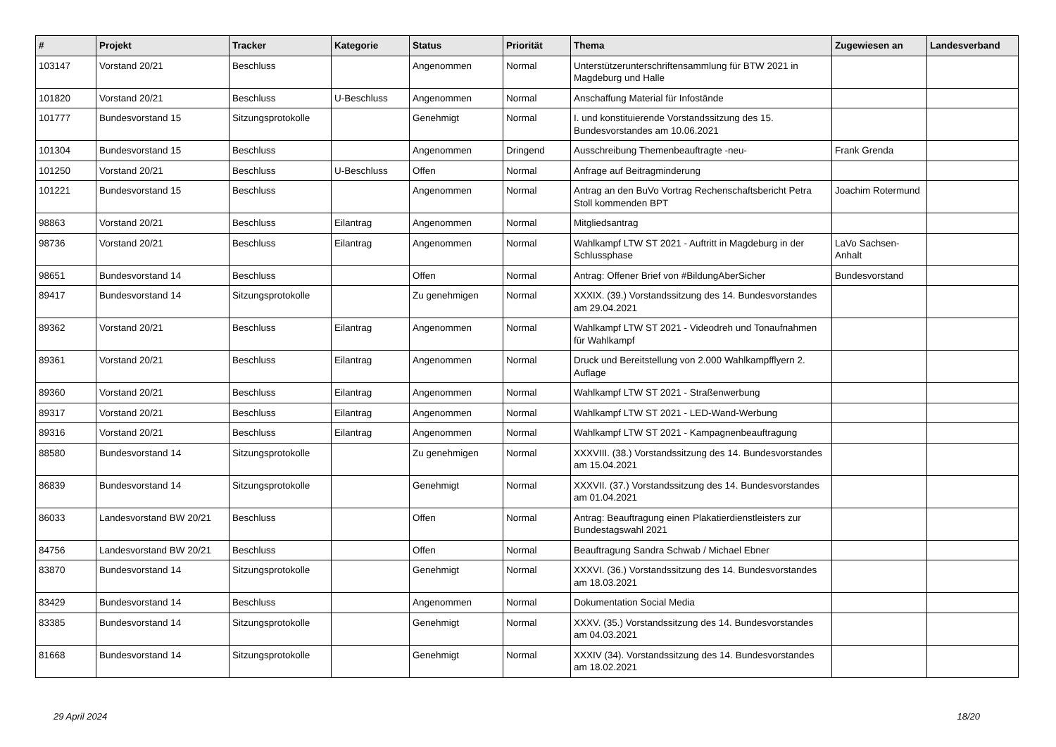| # | Projekt | Tracker | Kategorie | Status | Priorität | Thema | Zugewiesen an | Landesverband |
| --- | --- | --- | --- | --- | --- | --- | --- | --- |
| 103147 | Vorstand 20/21 | Beschluss | | Angenommen | Normal | Unterstützerunterschriftensammlung für BTW 2021 in Magdeburg und Halle | | |
| 101820 | Vorstand 20/21 | Beschluss | U-Beschluss | Angenommen | Normal | Anschaffung Material für Infostände | | |
| 101777 | Bundesvorstand 15 | Sitzungsprotokolle | | Genehmigt | Normal | I. und konstituierende Vorstandssitzung des 15. Bundesvorstandes am 10.06.2021 | | |
| 101304 | Bundesvorstand 15 | Beschluss | | Angenommen | Dringend | Ausschreibung Themenbeauftragte -neu- | Frank Grenda | |
| 101250 | Vorstand 20/21 | Beschluss | U-Beschluss | Offen | Normal | Anfrage auf Beitragminderung | | |
| 101221 | Bundesvorstand 15 | Beschluss | | Angenommen | Normal | Antrag an den BuVo Vortrag Rechenschaftsbericht Petra Stoll kommenden BPT | Joachim Rotermund | |
| 98863 | Vorstand 20/21 | Beschluss | Eilantrag | Angenommen | Normal | Mitgliedsantrag | | |
| 98736 | Vorstand 20/21 | Beschluss | Eilantrag | Angenommen | Normal | Wahlkampf LTW ST 2021 - Auftritt in Magdeburg in der Schlussphase | LaVo Sachsen-Anhalt | |
| 98651 | Bundesvorstand 14 | Beschluss | | Offen | Normal | Antrag: Offener Brief von #BildungAberSicher | Bundesvorstand | |
| 89417 | Bundesvorstand 14 | Sitzungsprotokolle | | Zu genehmigen | Normal | XXXIX. (39.) Vorstandssitzung des 14. Bundesvorstandes am 29.04.2021 | | |
| 89362 | Vorstand 20/21 | Beschluss | Eilantrag | Angenommen | Normal | Wahlkampf LTW ST 2021 - Videodreh und Tonaufnahmen für Wahlkampf | | |
| 89361 | Vorstand 20/21 | Beschluss | Eilantrag | Angenommen | Normal | Druck und Bereitstellung von 2.000 Wahlkampfflyern 2. Auflage | | |
| 89360 | Vorstand 20/21 | Beschluss | Eilantrag | Angenommen | Normal | Wahlkampf LTW ST 2021 - Straßenwerbung | | |
| 89317 | Vorstand 20/21 | Beschluss | Eilantrag | Angenommen | Normal | Wahlkampf LTW ST 2021 - LED-Wand-Werbung | | |
| 89316 | Vorstand 20/21 | Beschluss | Eilantrag | Angenommen | Normal | Wahlkampf LTW ST 2021 - Kampagnenbeauftragung | | |
| 88580 | Bundesvorstand 14 | Sitzungsprotokolle | | Zu genehmigen | Normal | XXXVIII. (38.) Vorstandssitzung des 14. Bundesvorstandes am 15.04.2021 | | |
| 86839 | Bundesvorstand 14 | Sitzungsprotokolle | | Genehmigt | Normal | XXXVII. (37.) Vorstandssitzung des 14. Bundesvorstandes am 01.04.2021 | | |
| 86033 | Landesvorstand BW 20/21 | Beschluss | | Offen | Normal | Antrag: Beauftragung einen Plakatierdienstleisters zur Bundestagswahl 2021 | | |
| 84756 | Landesvorstand BW 20/21 | Beschluss | | Offen | Normal | Beauftragung Sandra Schwab / Michael Ebner | | |
| 83870 | Bundesvorstand 14 | Sitzungsprotokolle | | Genehmigt | Normal | XXXVI. (36.) Vorstandssitzung des 14. Bundesvorstandes am 18.03.2021 | | |
| 83429 | Bundesvorstand 14 | Beschluss | | Angenommen | Normal | Dokumentation Social Media | | |
| 83385 | Bundesvorstand 14 | Sitzungsprotokolle | | Genehmigt | Normal | XXXV. (35.) Vorstandssitzung des 14. Bundesvorstandes am 04.03.2021 | | |
| 81668 | Bundesvorstand 14 | Sitzungsprotokolle | | Genehmigt | Normal | XXXIV (34). Vorstandssitzung des 14. Bundesvorstandes am 18.02.2021 | | |
29 April 2024 18/20